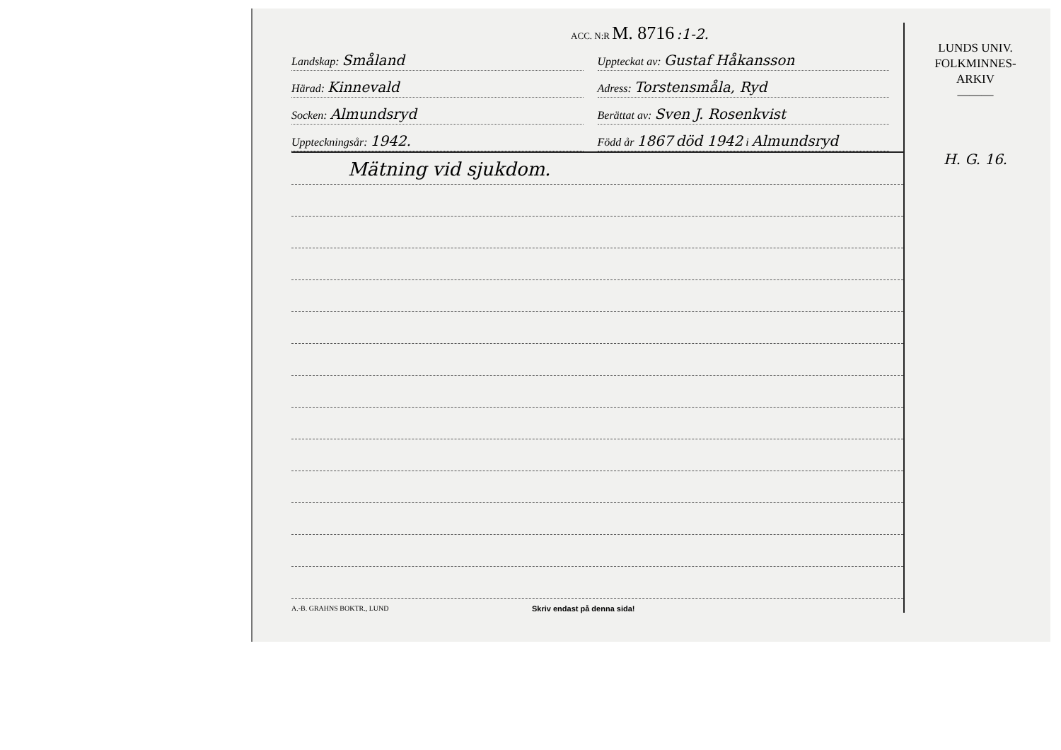ACC. N:R M. 8716 :1-2.
Landskap: Småland
Uppteckat av: Gustaf Håkansson
Härad: Kinnevald
Adress: Torstensmåla, Ryd
Socken: Almundsryd
Berättat av: Sven J. Rosenkvist
Uppteckningsår: 1942.
Född år 1867 död 1942 i Almundsryd
Mätning vid sjukdom.
A.-B. GRAHNS BOKTR., LUND Skriv endast på denna sida!
LUNDS UNIV.
FOLKMINNES-
ARKIV
———
H. G. 16.